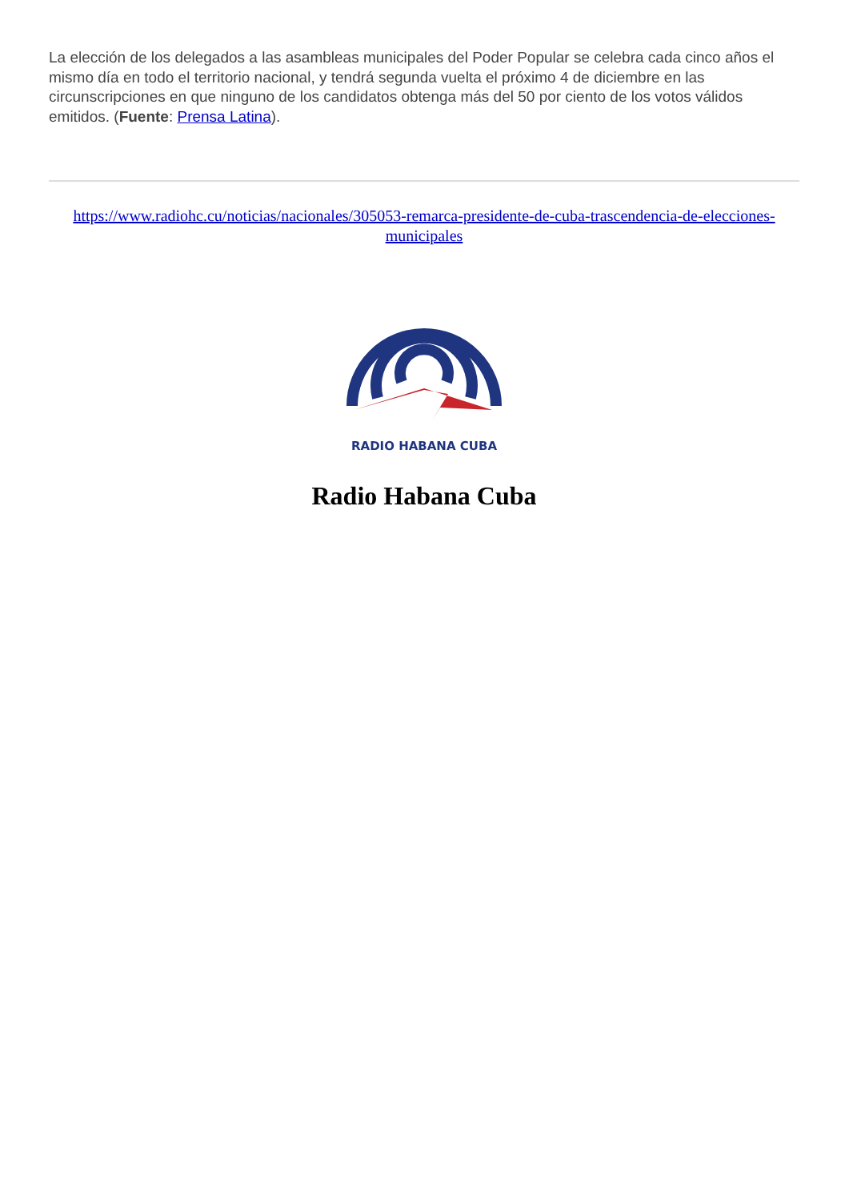La elección de los delegados a las asambleas municipales del Poder Popular se celebra cada cinco años el mismo día en todo el territorio nacional, y tendrá segunda vuelta el próximo 4 de diciembre en las circunscripciones en que ninguno de los candidatos obtenga más del 50 por ciento de los votos válidos emitidos. (Fuente: Prensa Latina).
https://www.radiohc.cu/noticias/nacionales/305053-remarca-presidente-de-cuba-trascendencia-de-elecciones-municipales
RADIO HABANA CUBA
Radio Habana Cuba